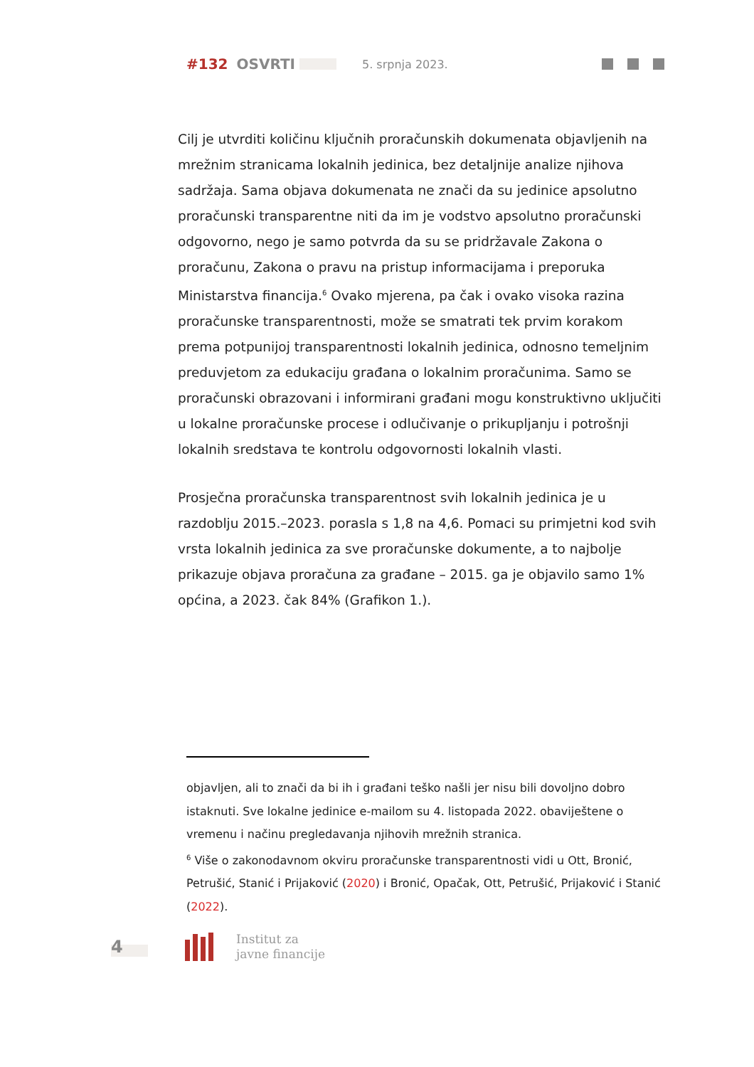#132 OSVRTI 5. srpnja 2023.
Cilj je utvrditi količinu ključnih proračunskih dokumenata objavljenih na mrežnim stranicama lokalnih jedinica, bez detaljnije analize njihova sadržaja. Sama objava dokumenata ne znači da su jedinice apsolutno proračunski transparentne niti da im je vodstvo apsolutno proračunski odgovorno, nego je samo potvrda da su se pridržavale Zakona o proračunu, Zakona o pravu na pristup informacijama i preporuka Ministarstva financija.<sup>6</sup> Ovako mjerena, pa čak i ovako visoka razina proračunske transparentnosti, može se smatrati tek prvim korakom prema potpunijoj transparentnosti lokalnih jedinica, odnosno temeljnim preduvjetom za edukaciju građana o lokalnim proračunima. Samo se proračunski obrazovani i informirani građani mogu konstruktivno uključiti u lokalne proračunske procese i odlučivanje o prikupljanju i potrošnji lokalnih sredstava te kontrolu odgovornosti lokalnih vlasti.
Prosječna proračunska transparentnost svih lokalnih jedinica je u razdoblju 2015.–2023. porasla s 1,8 na 4,6. Pomaci su primjetni kod svih vrsta lokalnih jedinica za sve proračunske dokumente, a to najbolje prikazuje objava proračuna za građane – 2015. ga je objavilo samo 1% općina, a 2023. čak 84% (Grafikon 1.).
objavljen, ali to znači da bi ih i građani teško našli jer nisu bili dovoljno dobro istaknuti. Sve lokalne jedinice e-mailom su 4. listopada 2022. obaviještene o vremenu i načinu pregledavanja njihovih mrežnih stranica.
<sup>6</sup> Više o zakonodavnom okviru proračunske transparentnosti vidi u Ott, Bronić, Petrušić, Stanić i Prijaković (2020) i Bronić, Opačak, Ott, Petrušić, Prijaković i Stanić (2022).
4
Institut za
javne financije